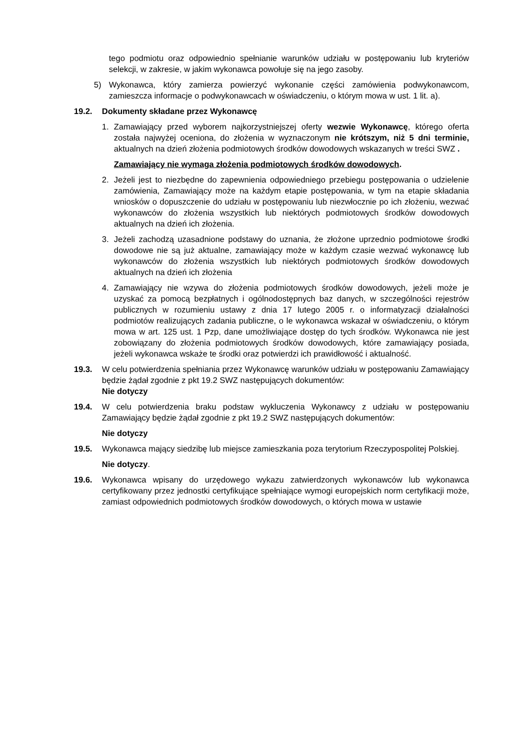tego podmiotu oraz odpowiednio spełnianie warunków udziału w postępowaniu lub kryteriów selekcji, w zakresie, w jakim wykonawca powołuje się na jego zasoby.
5) Wykonawca, który zamierza powierzyć wykonanie części zamówienia podwykonawcom, zamieszcza informacje o podwykonawcach w oświadczeniu, o którym mowa w ust. 1 lit. a).
19.2. Dokumenty składane przez Wykonawcę
1. Zamawiający przed wyborem najkorzystniejszej oferty wezwie Wykonawcę, którego oferta została najwyżej oceniona, do złożenia w wyznaczonym nie krótszym, niż 5 dni terminie, aktualnych na dzień złożenia podmiotowych środków dowodowych wskazanych w treści SWZ .
Zamawiający nie wymaga złożenia podmiotowych środków dowodowych.
2. Jeżeli jest to niezbędne do zapewnienia odpowiedniego przebiegu postępowania o udzielenie zamówienia, Zamawiający może na każdym etapie postępowania, w tym na etapie składania wniosków o dopuszczenie do udziału w postępowaniu lub niezwłocznie po ich złożeniu, wezwać wykonawców do złożenia wszystkich lub niektórych podmiotowych środków dowodowych aktualnych na dzień ich złożenia.
3. Jeżeli zachodzą uzasadnione podstawy do uznania, że złożone uprzednio podmiotowe środki dowodowe nie są już aktualne, zamawiający może w każdym czasie wezwać wykonawcę lub wykonawców do złożenia wszystkich lub niektórych podmiotowych środków dowodowych aktualnych na dzień ich złożenia
4. Zamawiający nie wzywa do złożenia podmiotowych środków dowodowych, jeżeli może je uzyskać za pomocą bezpłatnych i ogólnodostępnych baz danych, w szczególności rejestrów publicznych w rozumieniu ustawy z dnia 17 lutego 2005 r. o informatyzacji działalności podmiotów realizujących zadania publiczne, o le wykonawca wskazał w oświadczeniu, o którym mowa w art. 125 ust. 1 Pzp, dane umożliwiające dostęp do tych środków. Wykonawca nie jest zobowiązany do złożenia podmiotowych środków dowodowych, które zamawiający posiada, jeżeli wykonawca wskaże te środki oraz potwierdzi ich prawidłowość i aktualność.
19.3. W celu potwierdzenia spełniania przez Wykonawcę warunków udziału w postępowaniu Zamawiający będzie żądał zgodnie z pkt 19.2 SWZ następujących dokumentów:
Nie dotyczy
19.4. W celu potwierdzenia braku podstaw wykluczenia Wykonawcy z udziału w postępowaniu Zamawiający będzie żądał zgodnie z pkt 19.2 SWZ następujących dokumentów:
Nie dotyczy
19.5. Wykonawca mający siedzibę lub miejsce zamieszkania poza terytorium Rzeczypospolitej Polskiej.
Nie dotyczy.
19.6. Wykonawca wpisany do urzędowego wykazu zatwierdzonych wykonawców lub wykonawca certyfikowany przez jednostki certyfikujące spełniające wymogi europejskich norm certyfikacji może, zamiast odpowiednich podmiotowych środków dowodowych, o których mowa w ustawie